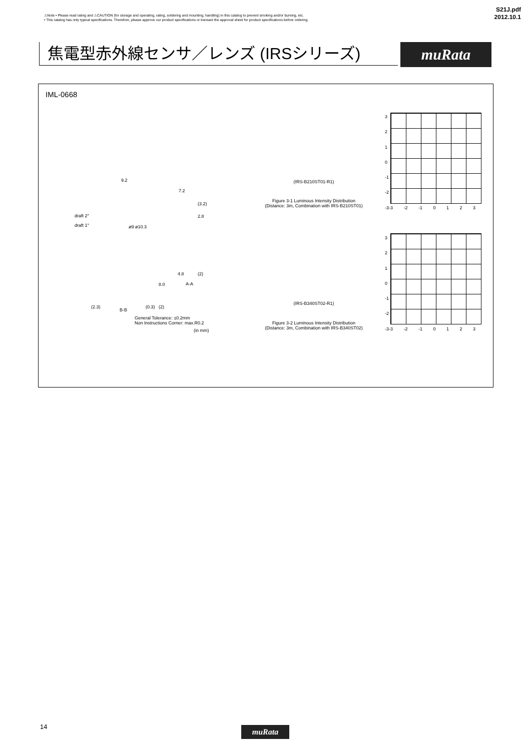⚠Note • Please read rating and ⚠CAUTION (for storage and operating, rating, soldering and mounting, handling) in this catalog to prevent smoking and/or burning, etc.
• This catalog has only typical specifications. Therefore, please approve our product specifications or transact the approval sheet for product specifications before ordering.
S21J.pdf
2012.10.1
焦電型赤外線センサ／レンズ (IRSシリーズ) muRata
IML-0668
9.2
7.2
(3.2)
2.8
draft 2°
draft 1° ø9 ø10.3
4.8 (2)
A-A
8.0
(2.3)
B-B
(0.3) (2)
General Tolerance: ±0.2mm
Non Instructions Corner: max.R0.2
(in mm)
(IRS-B210ST01-R1)
Figure 3-1 Luminous Intensity Distribution
(Distance: 3m, Combination with IRS-B210ST01)
(IRS-B340ST02-R1)
Figure 3-2 Luminous Intensity Distribution
(Distance: 3m, Combination with IRS-B340ST02)
3
2
1
0
-1
-2
-3
-3 -2 -1 0 1 2 3
3
2
1
0
-1
-2
-3
-3 -2 -1 0 1 2 3
14 muRata